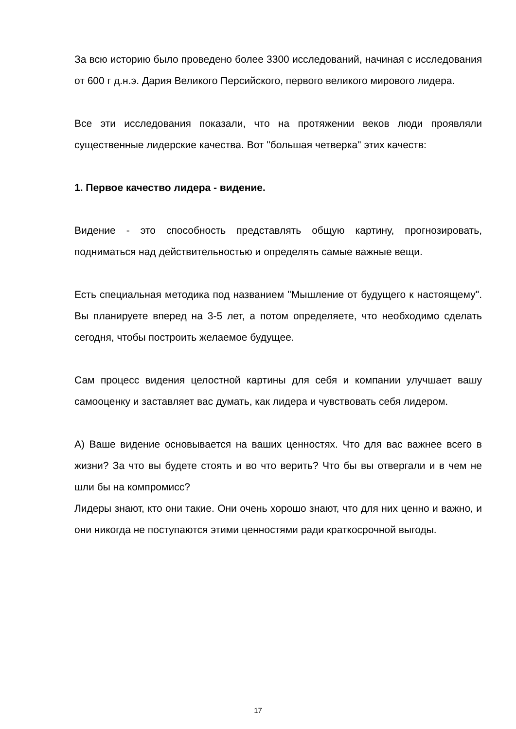За всю историю было проведено более 3300 исследований, начиная с исследования от 600 г д.н.э. Дария Великого Персийского, первого великого мирового лидера.
Все эти исследования показали, что на протяжении веков люди проявляли существенные лидерские качества. Вот "большая четверка" этих качеств:
1. Первое качество лидера - видение.
Видение - это способность представлять общую картину, прогнозировать, подниматься над действительностью и определять самые важные вещи.
Есть специальная методика под названием "Мышление от будущего к настоящему". Вы планируете вперед на 3-5 лет, а потом определяете, что необходимо сделать сегодня, чтобы построить желаемое будущее.
Сам процесс видения целостной картины для себя и компании улучшает вашу самооценку и заставляет вас думать, как лидера и чувствовать себя лидером.
А) Ваше видение основывается на ваших ценностях. Что для вас важнее всего в жизни? За что вы будете стоять и во что верить? Что бы вы отвергали и в чем не шли бы на компромисс?
Лидеры знают, кто они такие. Они очень хорошо знают, что для них ценно и важно, и они никогда не поступаются этими ценностями ради краткосрочной выгоды.
17